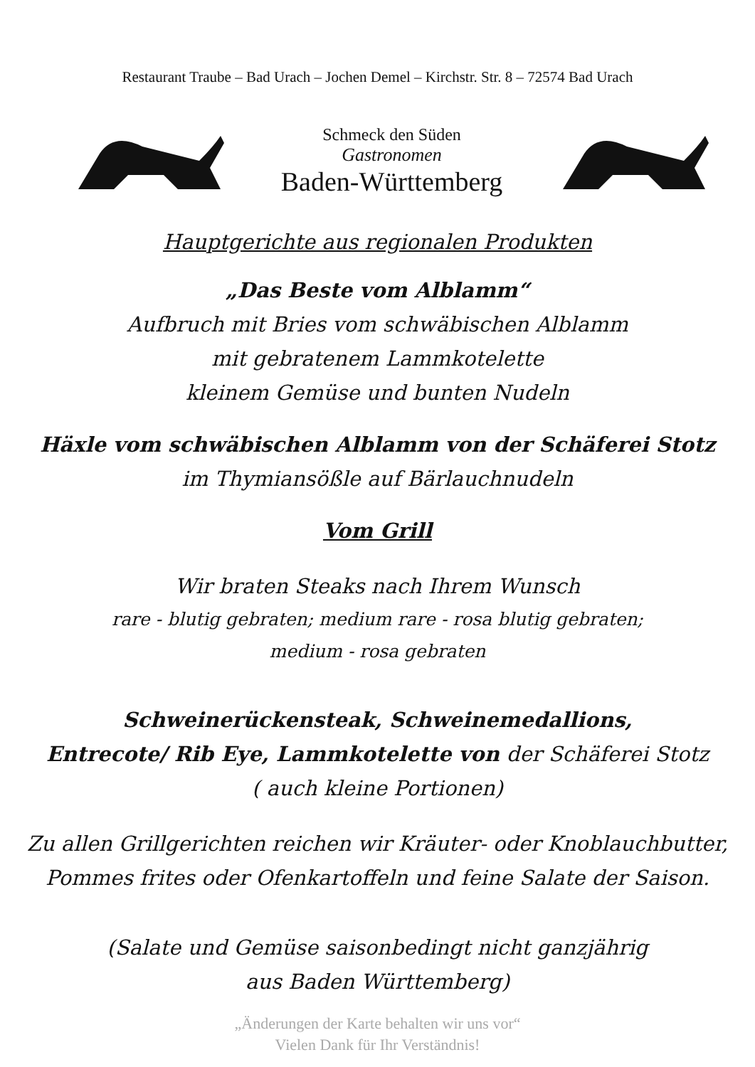Restaurant Traube – Bad Urach – Jochen Demel – Kirchstr. Str. 8 – 72574 Bad Urach
Schmeck den Süden
Gastronomen
Baden-Württemberg
Hauptgerichte aus regionalen Produkten
„Das Beste vom Alblamm“
Aufbruch mit Bries vom schwäbischen Alblamm
mit gebratenem Lammkotelette
kleinem Gemüse und bunten Nudeln
Häxle vom schwäbischen Alblamm von der Schäferei Stotz
im Thymiansößle auf Bärlauchnudeln
Vom Grill
Wir braten Steaks nach Ihrem Wunsch
rare - blutig gebraten; medium rare - rosa blutig gebraten;
medium - rosa gebraten
Schweinerückensteak, Schweinemedallions,
Entrecote/ Rib Eye, Lammkotelette von der Schäferei Stotz
( auch kleine Portionen)
Zu allen Grillgerichten reichen wir Kräuter- oder Knoblauchbutter,
Pommes frites oder Ofenkartoffeln und feine Salate der Saison.
(Salate und Gemüse saisonbedingt nicht ganzjährig
aus Baden Württemberg)
„Änderungen der Karte behalten wir uns vor“
Vielen Dank für Ihr Verständnis!